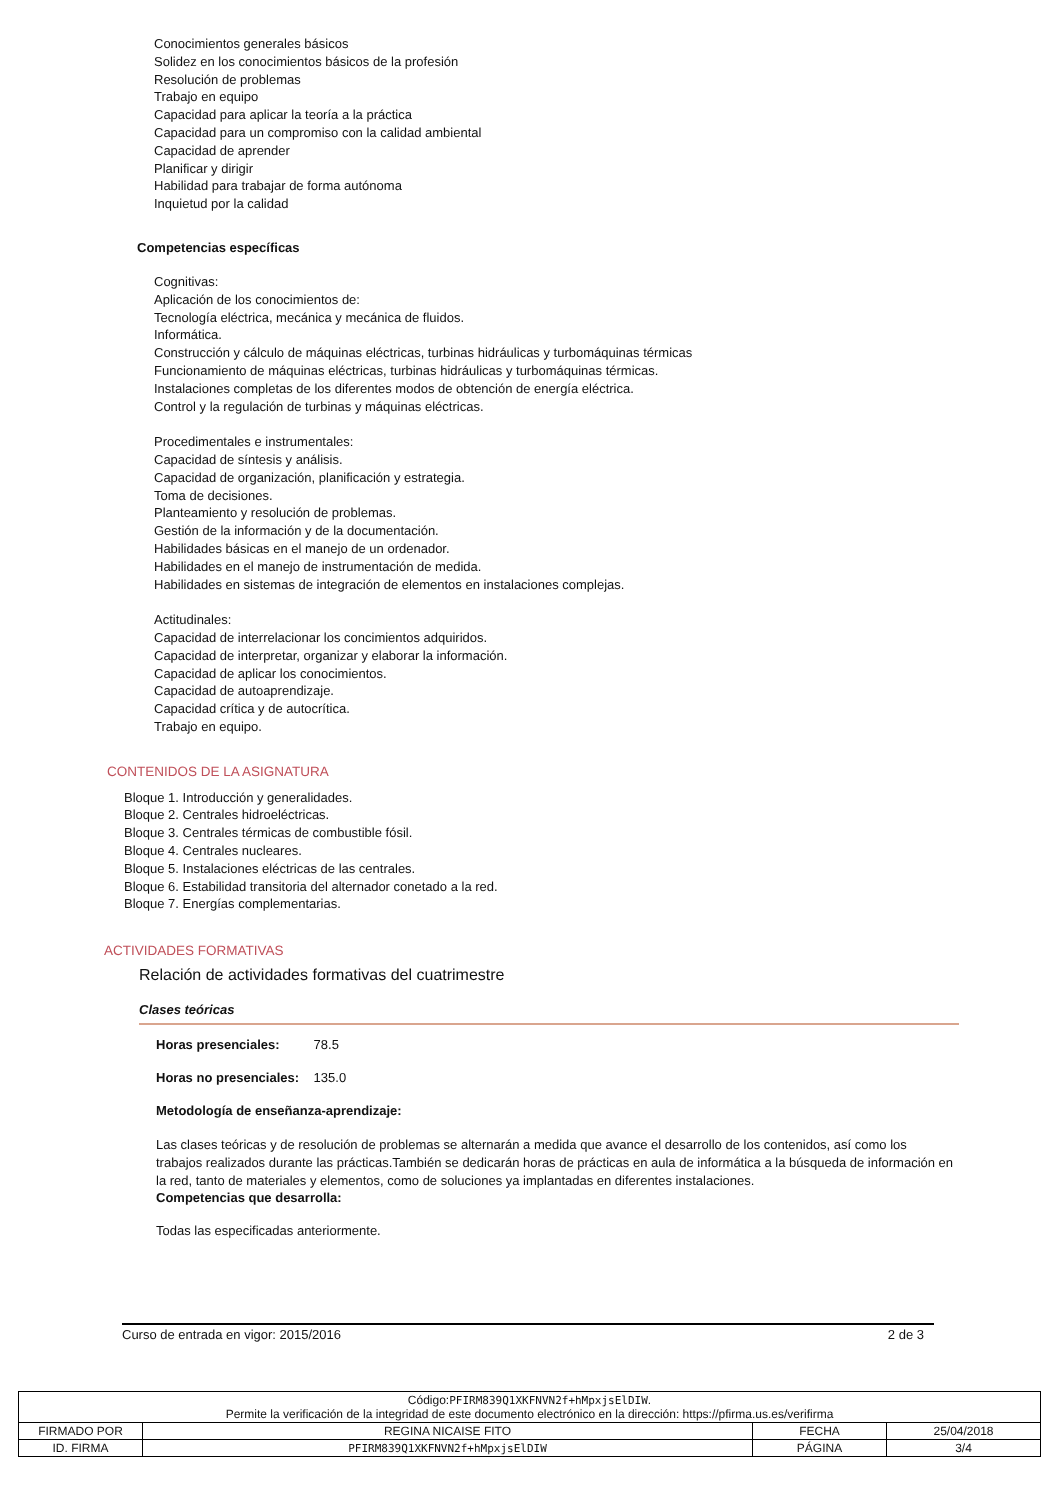Conocimientos generales básicos
Solidez en los conocimientos básicos de la profesión
Resolución de problemas
Trabajo en equipo
Capacidad para aplicar la teoría a la práctica
Capacidad para un compromiso con la calidad ambiental
Capacidad de aprender
Planificar y dirigir
Habilidad para trabajar de forma autónoma
Inquietud por la calidad
Competencias específicas
Cognitivas:
Aplicación de los conocimientos de:
Tecnología eléctrica, mecánica y mecánica de fluidos.
Informática.
Construcción y cálculo de máquinas eléctricas, turbinas hidráulicas y turbomáquinas térmicas
Funcionamiento de máquinas eléctricas, turbinas hidráulicas y turbomáquinas térmicas.
Instalaciones completas de los diferentes modos de obtención de energía eléctrica.
Control y la regulación de turbinas y máquinas eléctricas.
Procedimentales e instrumentales:
Capacidad de síntesis y análisis.
Capacidad de organización, planificación y estrategia.
Toma de decisiones.
Planteamiento y resolución de problemas.
Gestión de la información y de la documentación.
Habilidades básicas en el manejo de un ordenador.
Habilidades en el manejo de instrumentación de medida.
Habilidades en sistemas de integración de elementos en instalaciones complejas.
Actitudinales:
Capacidad de interrelacionar los concimientos adquiridos.
Capacidad de interpretar, organizar y elaborar la información.
Capacidad de aplicar los conocimientos.
Capacidad de autoaprendizaje.
Capacidad crítica y de autocrítica.
Trabajo en equipo.
CONTENIDOS DE LA ASIGNATURA
Bloque 1. Introducción y generalidades.
Bloque 2. Centrales hidroeléctricas.
Bloque 3. Centrales térmicas de combustible fósil.
Bloque 4. Centrales nucleares.
Bloque 5. Instalaciones eléctricas de las centrales.
Bloque 6. Estabilidad transitoria del alternador conetado a la red.
Bloque 7. Energías complementarias.
ACTIVIDADES FORMATIVAS
Relación de actividades formativas del cuatrimestre
Clases teóricas
Horas presenciales: 78.5
Horas no presenciales: 135.0
Metodología de enseñanza-aprendizaje:
Las clases teóricas y de resolución de problemas se alternarán a medida que avance el desarrollo de los contenidos, así como los trabajos realizados durante las prácticas.También se dedicarán horas de prácticas en aula de informática a la búsqueda de información en la red, tanto de materiales y elementos, como de soluciones ya implantadas en diferentes instalaciones.
Competencias que desarrolla:
Todas las especificadas anteriormente.
Curso de entrada en vigor: 2015/2016 2 de 3
| Código: PFIRM839Q1XKFNVN2f+hMpxjsElDIW . Permite la verificación de la integridad de este documento electrónico en la dirección: https://pfirma.us.es/verifirma | | | |
| FIRMADO POR | REGINA NICAISE FITO | FECHA | 25/04/2018 |
| ID. FIRMA | PFIRM839Q1XKFNVN2f+hMpxjsElDIW | PÁGINA | 3/4 |